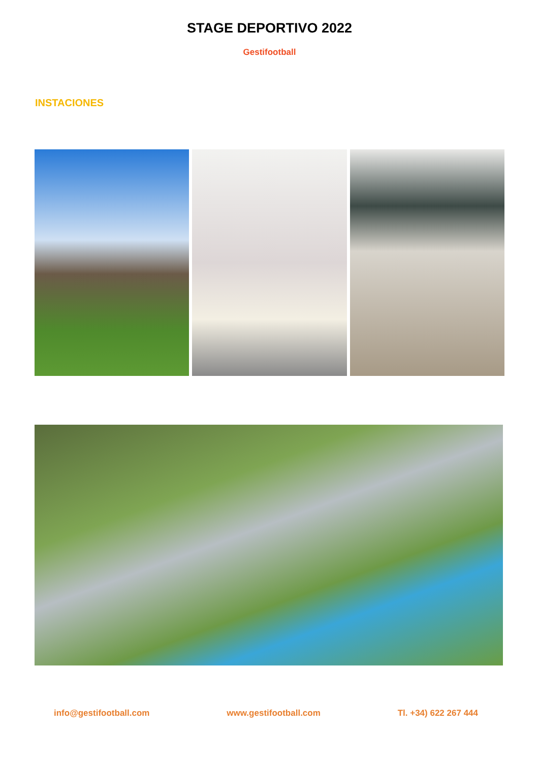STAGE DEPORTIVO 2022
Gestifootball
INSTACIONES
info@gestifootball.com www.gestifootball.com Tl. +34) 622 267 444